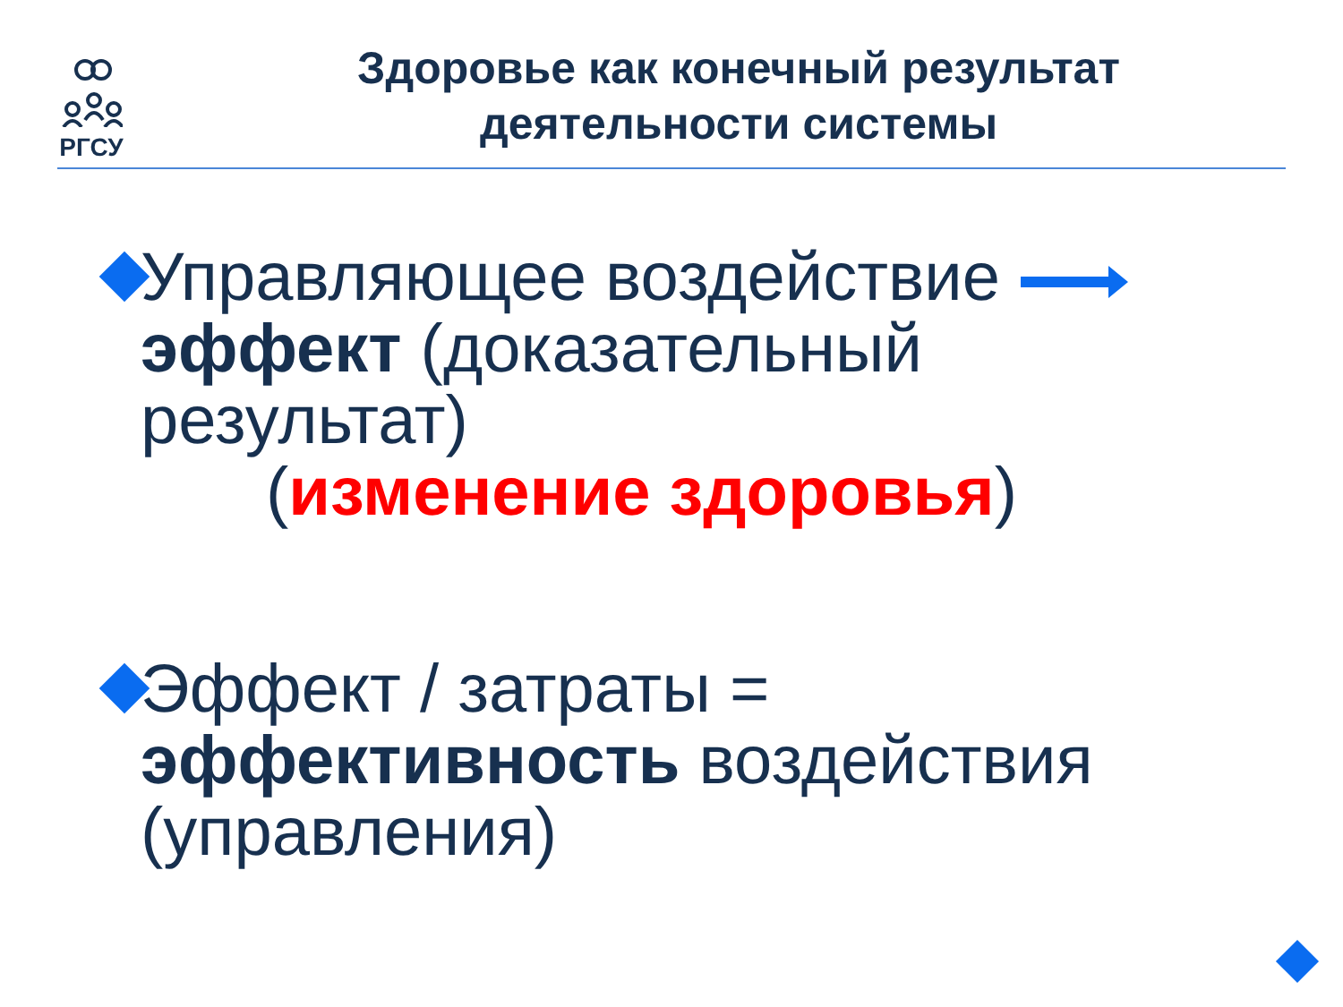РГСУ
Здоровье как конечный результат деятельности системы
Управляющее воздействие
эффект (доказательный результат)
(изменение здоровья)
Эффект / затраты = эффективность воздействия (управления)